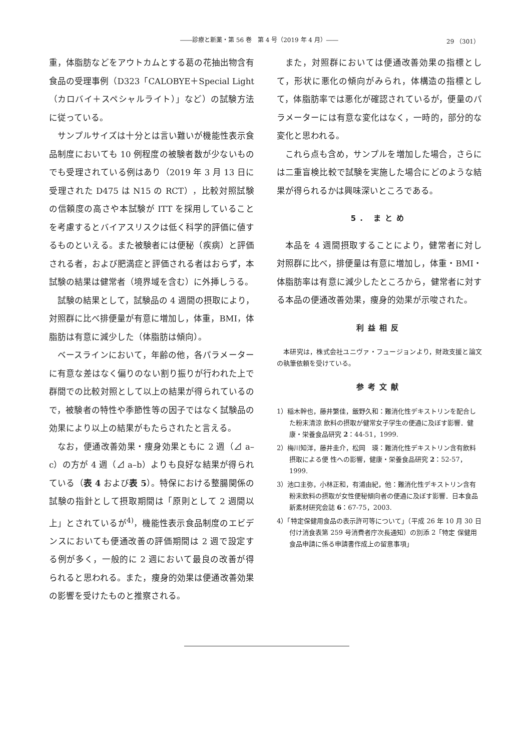――診療と新薬・第 56 巻　第 4 号（2019 年 4 月）―― 29 （301）
重，体脂肪などをアウトカムとする葛の花抽出物含有食品の受理事例（D323「CALOBYE＋Special Light（カロバイ＋スペシャルライト）」など）の試験方法に従っている。
サンプルサイズは十分とは言い難いが機能性表示食品制度においても 10 例程度の被験者数が少ないものでも受理されている例はあり（2019 年 3 月 13 日に受理された D475 は N15 の RCT），比較対照試験の信頼度の高さや本試験が ITT を採用していることを考慮するとバイアスリスクは低く科学的評価に値するものといえる。また被験者には便秘（疾病）と評価される者，および肥満症と評価される者はおらず，本試験の結果は健常者（境界域を含む）に外挿しうる。
試験の結果として，試験品の 4 週間の摂取により，対照群に比べ排便量が有意に増加し，体重，BMI，体脂肪は有意に減少した（体脂肪は傾向）。
ベースラインにおいて，年齢の他，各パラメーターに有意な差はなく偏りのない割り振りが行われた上で群間での比較対照として以上の結果が得られているので，被験者の特性や季節性等の因子ではなく試験品の効果により以上の結果がもたらされたと言える。
なお，便通改善効果・痩身効果ともに 2 週（⊿ a–c）の方が 4 週（⊿ a–b）よりも良好な結果が得られている（表 4 および表 5）。特保における整腸関係の試験の指針として摂取期間は「原則として 2 週間以上」とされているが<sup>4)</sup>，機能性表示食品制度のエビデンスにおいても便通改善の評価期間は 2 週で設定する例が多く，一般的に 2 週において最良の改善が得られると思われる。また，痩身的効果は便通改善効果の影響を受けたものと推察される。
また，対照群においては便通改善効果の指標として，形状に悪化の傾向がみられ，体構造の指標として，体脂肪率では悪化が確認されているが，便量のパラメーターには有意な変化はなく，一時的，部分的な変化と思われる。
これら点も含め，サンプルを増加した場合，さらには二重盲検比較で試験を実施した場合にどのような結果が得られるかは興味深いところである。
5. まとめ
本品を 4 週間摂取することにより，健常者に対し対照群に比べ，排便量は有意に増加し，体重・BMI・体脂肪率は有意に減少したところから，健常者に対する本品の便通改善効果，痩身的効果が示唆された。
利益相反
本研究は，株式会社ユニヴァ・フュージョンより，財政支援と論文の執筆依頼を受けている。
参考文献
1）稲木幹也，藤井繁佳，飯野久和：難消化性デキストリンを配合した粉末清涼 飲料の摂取が健常女子学生の便通に及ぼす影響．健康・栄養食品研究 2：44-51，1999.
2）梅川知洋，藤井圭介，松岡　瑛：難消化性デキストリン含有飲料摂取による便 性への影響，健康・栄養食品研究 2：52-57，1999.
3）池口主弥，小林正和，有浦由紀，他：難消化性デキストリン含有粉末飲料の摂取が女性便秘傾向者の便通に及ぼす影響．日本食品新素材研究会誌 6：67-75，2003.
4）「特定保健用食品の表示許可等について」（平成 26 年 10 月 30 日付け消食表第 259 号消費者庁次長通知）の別添 2「特定 保健用食品申請に係る申請書作成上の留意事項」